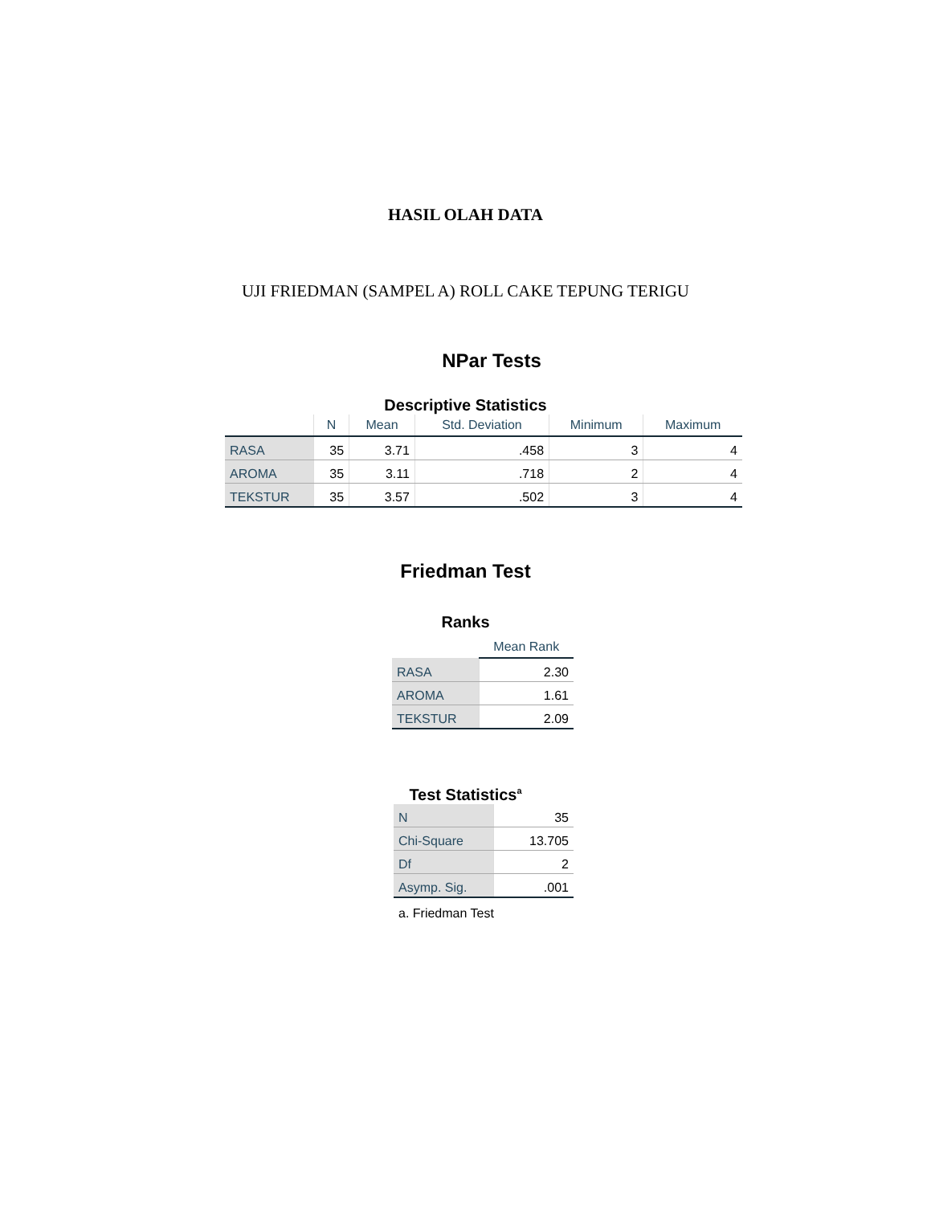HASIL OLAH DATA
UJI FRIEDMAN (SAMPEL A) ROLL CAKE TEPUNG TERIGU
NPar Tests
Descriptive Statistics
| | N | Mean | Std. Deviation | Minimum | Maximum |
| --- | --- | --- | --- | --- | --- |
| RASA | 35 | 3.71 | .458 | 3 | 4 |
| AROMA | 35 | 3.11 | .718 | 2 | 4 |
| TEKSTUR | 35 | 3.57 | .502 | 3 | 4 |
Friedman Test
Ranks
| | Mean Rank |
| --- | --- |
| RASA | 2.30 |
| AROMA | 1.61 |
| TEKSTUR | 2.09 |
Test Statistics<sup>a</sup>
| N | 35 |
| Chi-Square | 13.705 |
| Df | 2 |
| Asymp. Sig. | .001 |
a. Friedman Test